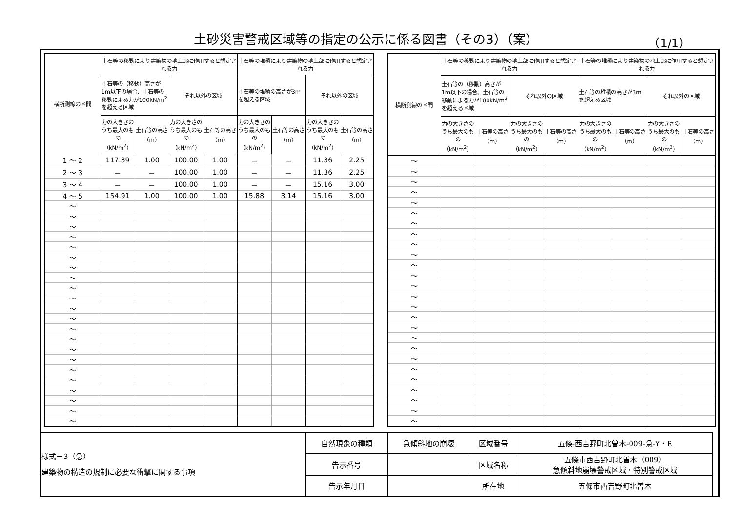土砂災害警戒区域等の指定の公示に係る図書（その3）（案） （1/1）
| 横断測線の区間 | 土石等の移動により建築物の地上部に作用すると想定される力 | | | | 土石等の堆積により建築物の地上部に作用すると想定される力 | | | |
| --- | --- | --- | --- | --- | --- | --- | --- | --- |
| | 土石等の（移動）高さが1m以下の場合、土石等の移動による力が100kN/m<sup>2</sup>を超える区域 | | それ以外の区域 | | 土石等の堆積の高さが3mを超える区域 | | それ以外の区域 | |
| | 力の大きさのうち最大のもの（kN/m<sup>2</sup>） | 土石等の高さ（m） | 力の大きさのうち最大のもの（kN/m<sup>2</sup>） | 土石等の高さ（m） | 力の大きさのうち最大のもの（kN/m<sup>2</sup>） | 土石等の高さ（m） | 力の大きさのうち最大のもの（kN/m<sup>2</sup>） | 土石等の高さ（m） |
| 1 ～ 2 | 117.39 | 1.00 | 100.00 | 1.00 | － | － | 11.36 | 2.25 |
| 2 ～ 3 | － | － | 100.00 | 1.00 | － | － | 11.36 | 2.25 |
| 3 ～ 4 | － | － | 100.00 | 1.00 | － | － | 15.16 | 3.00 |
| 4 ～ 5 | 154.91 | 1.00 | 100.00 | 1.00 | 15.88 | 3.14 | 15.16 | 3.00 |
| ～ | | | | | | | | |
| ～ | | | | | | | | |
| ～ | | | | | | | | |
| ～ | | | | | | | | |
| ～ | | | | | | | | |
| ～ | | | | | | | | |
| ～ | | | | | | | | |
| ～ | | | | | | | | |
| ～ | | | | | | | | |
| ～ | | | | | | | | |
| ～ | | | | | | | | |
| ～ | | | | | | | | |
| ～ | | | | | | | | |
| ～ | | | | | | | | |
| ～ | | | | | | | | |
| ～ | | | | | | | | |
| ～ | | | | | | | | |
| ～ | | | | | | | | |
| ～ | | | | | | | | |
| ～ | | | | | | | | |
| ～ | | | | | | | | |
| ～ | | | | | | | | |
| 横断測線の区間 | 土石等の移動により建築物の地上部に作用すると想定される力 | | | | 土石等の堆積により建築物の地上部に作用すると想定される力 | | | |
| --- | --- | --- | --- | --- | --- | --- | --- | --- |
| | 土石等の（移動）高さが1m以下の場合、土石等の移動による力が100kN/m<sup>2</sup>を超える区域 | | それ以外の区域 | | 土石等の堆積の高さが3mを超える区域 | | それ以外の区域 | |
| | 力の大きさのうち最大のもの（kN/m<sup>2</sup>） | 土石等の高さ（m） | 力の大きさのうち最大のもの（kN/m<sup>2</sup>） | 土石等の高さ（m） | 力の大きさのうち最大のもの（kN/m<sup>2</sup>） | 土石等の高さ（m） | 力の大きさのうち最大のもの（kN/m<sup>2</sup>） | 土石等の高さ（m） |
| ～ | | | | | | | | |
| ～ | | | | | | | | |
| ～ | | | | | | | | |
| ～ | | | | | | | | |
| ～ | | | | | | | | |
| ～ | | | | | | | | |
| ～ | | | | | | | | |
| ～ | | | | | | | | |
| ～ | | | | | | | | |
| ～ | | | | | | | | |
| ～ | | | | | | | | |
| ～ | | | | | | | | |
| ～ | | | | | | | | |
| ～ | | | | | | | | |
| ～ | | | | | | | | |
| ～ | | | | | | | | |
| ～ | | | | | | | | |
| ～ | | | | | | | | |
| ～ | | | | | | | | |
| ～ | | | | | | | | |
| ～ | | | | | | | | |
| ～ | | | | | | | | |
| ～ | | | | | | | | |
| ～ | | | | | | | | |
| ～ | | | | | | | | |
| ～ | | | | | | | | |
| 様式－3（急） 建築物の構造の規制に必要な衝撃に関する事項 | 自然現象の種類 | 急傾斜地の崩壊 | 区域番号 | 五條-西吉野町北曽木-009-急-Y・R |
| | 告示番号 | | 区域名称 | 五條市西吉野町北曽木（009） 急傾斜地崩壊警戒区域・特別警戒区域 |
| | 告示年月日 | | 所在地 | 五條市西吉野町北曽木 |